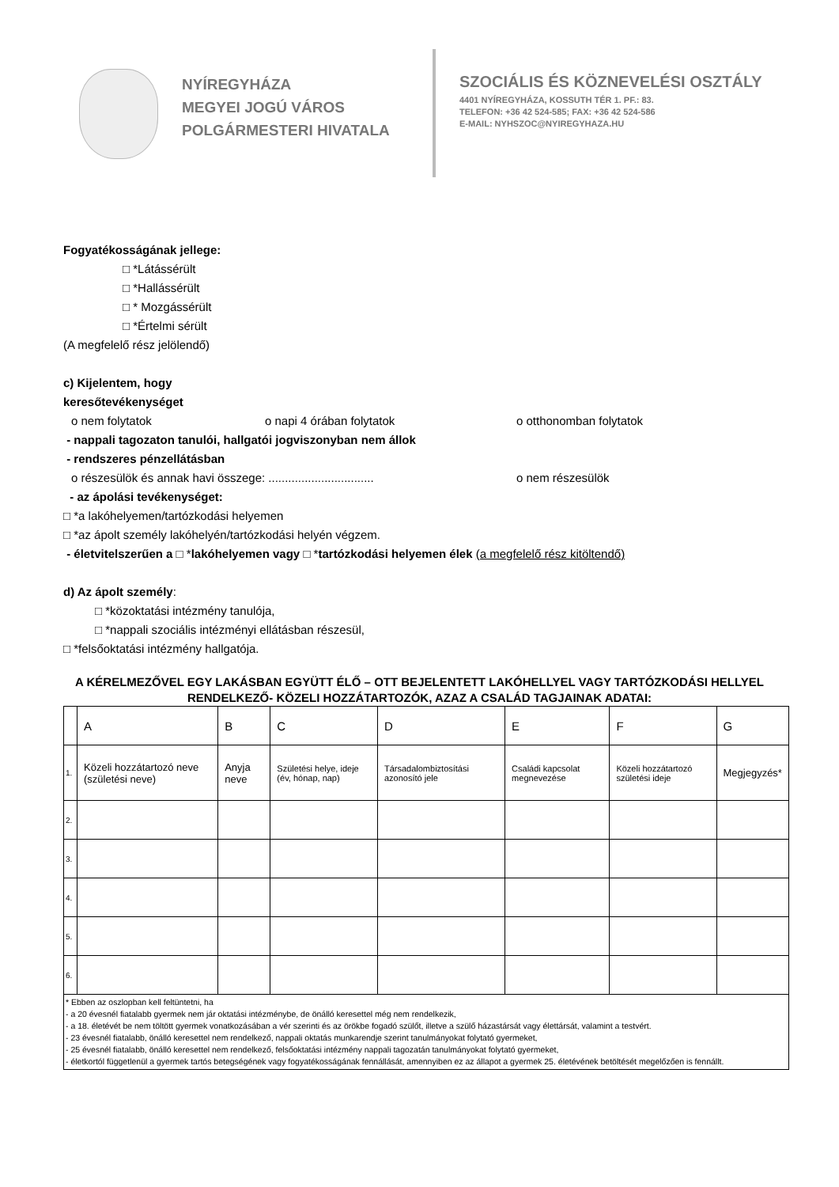NYÍREGYHÁZA
MEGYEI JOGÚ VÁROS
POLGÁRMESTERI HIVATALA
SZOCIÁLIS ÉS KÖZNEVELÉSI OSZTÁLY
4401 NYÍREGYHÁZA, KOSSUTH TÉR 1. PF.: 83.
TELEFON: +36 42 524-585; FAX: +36 42 524-586
E-MAIL: NYHSZOC@NYIREGYHAZA.HU
Fogyatékosságának jellege:
□ *Látássérült
□ *Hallássérült
□ * Mozgássérült
□ *Értelmi sérült
(A megfelelő rész jelölendő)
c) Kijelentem, hogy
keresőtevékenységet
o nem folytatok o napi 4 órában folytatok o otthonomban folytatok
- nappali tagozaton tanulói, hallgatói jogviszonyban nem állok
- rendszeres pénzellátásban
o részesülök és annak havi összege: ................................ o nem részesülök
- az ápolási tevékenységet:
□ *a lakóhelyemen/tartózkodási helyemen
□ *az ápolt személy lakóhelyén/tartózkodási helyén végzem.
- életvitelszerűen a □ *lakóhelyemen vagy □ *tartózkodási helyemen élek (a megfelelő rész kitöltendő)
d) Az ápolt személy:
□ *közoktatási intézmény tanulója,
□ *nappali szociális intézményi ellátásban részesül,
□ *felsőoktatási intézmény hallgatója.
A KÉRELMEZŐVEL EGY LAKÁSBAN EGYÜTT ÉLŐ – OTT BEJELENTETT LAKÓHELLYEL VAGY TARTÓZKODÁSI HELLYEL
RENDELKEZŐ- KÖZELI HOZZÁTARTOZÓK, AZAZ A CSALÁD TAGJAINAK ADATAI:
| | A | B | C | D | E | F | G |
| 1. | Közeli hozzátartozó neve (születési neve) | Anyja neve | Születési helye, ideje (év, hónap, nap) | Társadalombiztosítási azonosító jele | Családi kapcsolat megnevezése | Közeli hozzátartozó születési ideje | Megjegyzés* |
| 2. | | | | | | | |
| 3. | | | | | | | |
| 4. | | | | | | | |
| 5. | | | | | | | |
| 6. | | | | | | | |
| * Ebben az oszlopban kell feltüntetni, ha - a 20 évesnél fiatalabb gyermek nem jár oktatási intézménybe, de önálló keresettel még nem rendelkezik, - a 18. életévét be nem töltött gyermek vonatkozásában a vér szerinti és az örökbe fogadó szülőt, illetve a szülő házastársát vagy élettársát, valamint a testvért. - 23 évesnél fiatalabb, önálló keresettel nem rendelkező, nappali oktatás munkarendje szerint tanulmányokat folytató gyermeket, - 25 évesnél fiatalabb, önálló keresettel nem rendelkező, felsőoktatási intézmény nappali tagozatán tanulmányokat folytató gyermeket, - életkortól függetlenül a gyermek tartós betegségének vagy fogyatékosságának fennállását, amennyiben ez az állapot a gyermek 25. életévének betöltését megelőzően is fennállt. | | | | | | | |